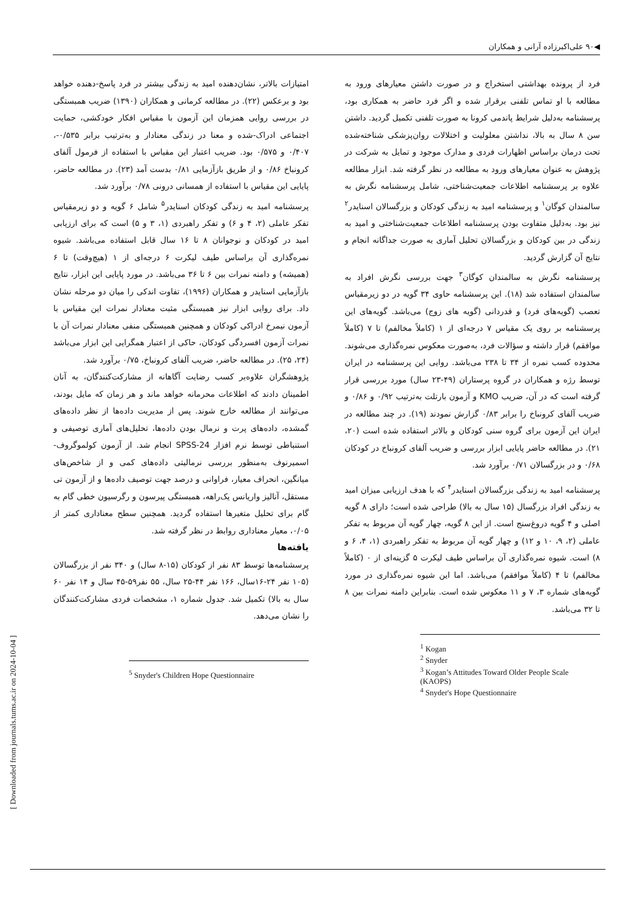◀۹۰ علی‌اکبرزاده آرانی و همکاران
فرد از پرونده بهداشتی استخراج و در صورت داشتن معیارهای ورود به مطالعه با او تماس تلفنی برقرار شده و اگر فرد حاضر به همکاری بود، پرسشنامه به‌دلیل شرایط پاندمی کرونا به صورت تلفنی تکمیل گردید. داشتن سن ۸ سال به بالا، نداشتن معلولیت و اختلالات روان‌پزشکی شناخته‌شده تحت درمان براساس اظهارات فردی و مدارک موجود و تمایل به شرکت در پژوهش به عنوان معیارهای ورود به مطالعه در نظر گرفته شد. ابزار مطالعه علاوه بر پرسشنامه اطلاعات جمعیت‌شناختی، شامل پرسشنامه نگرش به سالمندان کوگان<sup>۱</sup> و پرسشنامه امید به زندگی کودکان و بزرگسالان اسنایدر<sup>۲</sup> نیز بود. به‌دلیل متفاوت بودن پرسشنامه اطلاعات جمعیت‌شناختی و امید به زندگی در بین کودکان و بزرگسالان تحلیل آماری به صورت جداگانه انجام و نتایج آن گزارش گردید.
پرسشنامه نگرش به سالمندان کوگان<sup>۳</sup> جهت بررسی نگرش افراد به سالمندان استفاده شد (۱۸). این پرسشنامه حاوی ۳۴ گویه در دو زیرمقیاس تعصب (گویه‌های فرد) و قدردانی (گویه های زوج) می‌باشد. گویه‌های این پرسشنامه بر روی یک مقیاس ۷ درجه‌ای از ۱ (کاملاً مخالفم) تا ۷ (کاملاً موافقم) قرار داشته و سؤالات فرد، به‌صورت معکوس نمره‌گذاری می‌شوند. محدوده کسب نمره از ۳۴ تا ۲۳۸ می‌باشد. روایی این پرسشنامه در ایران توسط رژه و همکاران در گروه پرستاران (۴۹-۲۳ سال) مورد بررسی قرار گرفته است که در آن، ضریب KMO و آزمون بارتلت به‌ترتیب ۰/۹۲ و ۰/۸۶ و ضریب آلفای کرونباخ را برابر ۰/۸۳ گزارش نمودند (۱۹). در چند مطالعه در ایران این آزمون برای گروه سنی کودکان و بالاتر استفاده شده است (۲۰، ۲۱). در مطالعه حاضر پایایی ابزار بررسی و ضریب آلفای کرونباخ در کودکان ۰/۶۸ و در بزرگسالان ۰/۷۱ برآورد شد.
پرسشنامه امید به زندگی بزرگسالان اسنایدر<sup>۴</sup> که با هدف ارزیابی میزان امید به زندگی افراد بزرگسال (۱۵ سال به بالا) طراحی شده است؛ دارای ۸ گویه اصلی و ۴ گویه دروغ‌سنج است. از این ۸ گویه، چهار گویه آن مربوط به تفکر عاملی (۲، ۹، ۱۰ و ۱۲) و چهار گویه آن مربوط به تفکر راهبردی (۱، ۴، ۶ و ۸) است. شیوه نمره‌گذاری آن براساس طیف لیکرت ۵ گزینه‌ای از ۰ (کاملاً مخالفم) تا ۴ (کاملاً موافقم) می‌باشد. اما این شیوه نمره‌گذاری در مورد گویه‌های شماره ۳، ۷ و ۱۱ معکوس شده است. بنابراین دامنه نمرات بین ۸ تا ۳۲ می‌باشد.
<sup>1</sup> Kogan
<sup>2</sup> Snyder
<sup>3</sup> Kogan’s Attitudes Toward Older People Scale (KAOPS)
<sup>4</sup> Snyder's Hope Questionnaire
امتیازات بالاتر، نشان‌دهنده امید به زندگی بیشتر در فرد پاسخ-دهنده خواهد بود و برعکس (۲۲). در مطالعه کرمانی و همکاران (۱۳۹۰) ضریب همبستگی در بررسی روایی همزمان این آزمون با مقیاس افکار خودکشی، حمایت اجتماعی ادراک-شده و معنا در زندگی معنادار و به‌ترتیب برابر ۰/۵۳۵-، ۰/۴۰۷ و ۰/۵۷۵ بود. ضریب اعتبار این مقیاس با استفاده از فرمول آلفای کرونباخ ۰/۸۶ و از طریق بازآزمایی ۰/۸۱ بدست آمد (۲۳). در مطالعه حاضر، پایایی این مقیاس با استفاده از همسانی درونی ۰/۷۸ برآورد شد.
پرسشنامه امید به زندگی کودکان اسنایدر<sup>۵</sup> شامل ۶ گویه و دو زیرمقیاس تفکر عاملی (۲، ۴ و ۶) و تفکر راهبردی (۱، ۳ و ۵) است که برای ارزیابی امید در کودکان و نوجوانان ۸ تا ۱۶ سال قابل استفاده می‌باشد. شیوه نمره‌گذاری آن براساس طیف لیکرت ۶ درجه‌ای از ۱ (هیچ‌وقت) تا ۶ (همیشه) و دامنه نمرات بین ۶ تا ۳۶ می‌باشد. در مورد پایایی این ابزار، نتایج بازآزمایی اسنایدر و همکاران (۱۹۹۶)، تفاوت اندکی را میان دو مرحله نشان داد. برای روایی ابزار نیز همبستگی مثبت معنادار نمرات این مقیاس با آزمون نیمرخ ادراکی کودکان و همچنین همبستگی منفی معنادار نمرات آن با نمرات آزمون افسردگی کودکان، حاکی از اعتبار همگرایی این ابزار می‌باشد (۲۴، ۲۵). در مطالعه حاضر، ضریب آلفای کرونباخ، ۰/۷۵ برآورد شد.
پژوهشگران علاوه‌بر کسب رضایت آگاهانه از مشارکت‌کنندگان، به آنان اطمینان دادند که اطلاعات محرمانه خواهد ماند و هر زمان که مایل بودند، می‌توانند از مطالعه خارج شوند. پس از مدیریت داده‌ها از نظر داده‌های گمشده، داده‌های پرت و نرمال بودن داده‌ها، تحلیل‌های آماری توصیفی و استنباطی توسط نرم افزار SPSS-24 انجام شد. از آزمون کولموگروف-اسمیرنوف به‌منظور بررسی نرمالیتی داده‌های کمی و از شاخص‌های میانگین، انحراف معیار، فراوانی و درصد جهت توصیف داده‌ها و از آزمون تی مستقل، آنالیز واریانس یک‌راهه، همبستگی پیرسون و رگرسیون خطی گام به گام برای تحلیل متغیرها استفاده گردید. همچنین سطح معناداری کمتر از ۰/۰۵، معیار معناداری روابط در نظر گرفته شد.
یافته‌ها
پرسشنامه‌ها توسط ۸۳ نفر از کودکان (۱۵-۸ سال) و ۳۴۰ نفر از بزرگسالان (۱۰۵ نفر ۲۴-۱۶سال، ۱۶۶ نفر ۴۴-۲۵ سال، ۵۵ نفر۵۹-۴۵ سال و ۱۴ نفر ۶۰ سال به بالا) تکمیل شد. جدول شماره ۱، مشخصات فردی مشارکت‌کنندگان را نشان می‌دهد.
<sup>5</sup> Snyder's Children Hope Questionnaire
[ Downloaded from journals.tums.ac.ir on 2024-10-04 ]